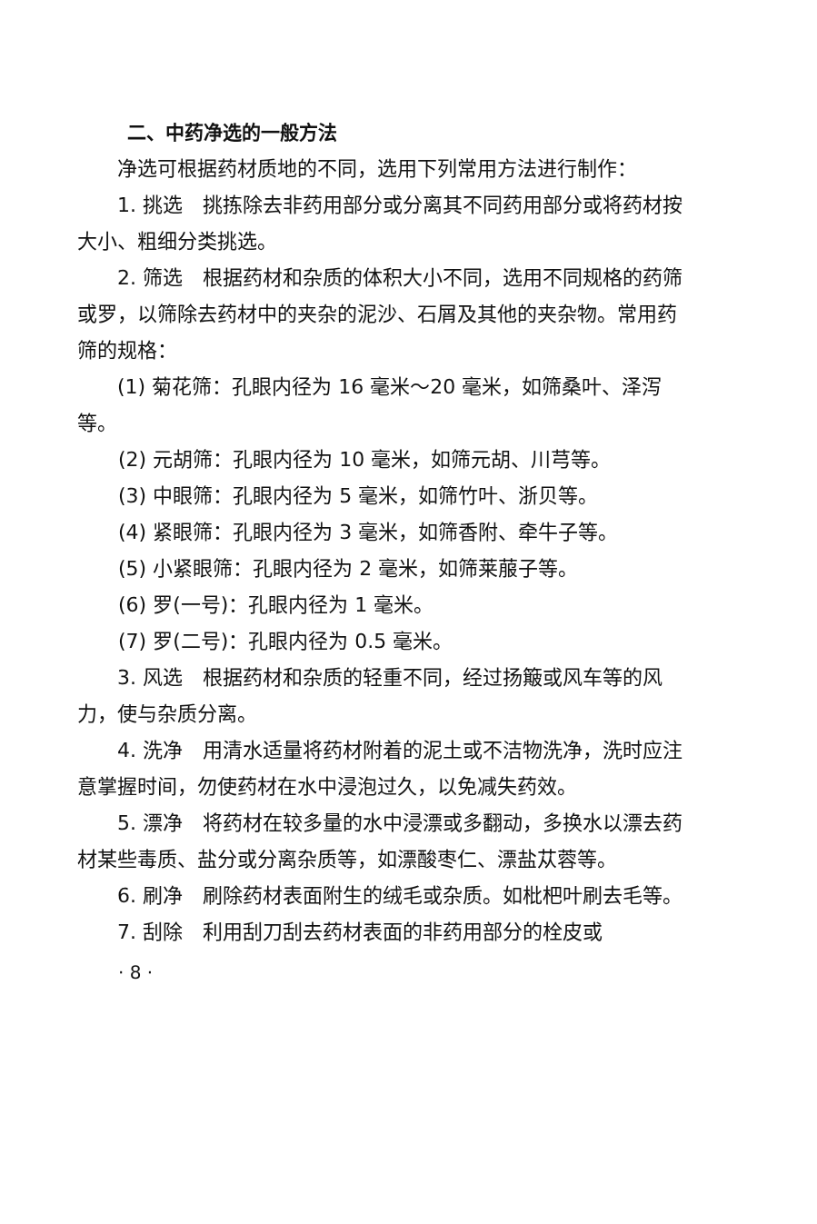二、中药净选的一般方法
净选可根据药材质地的不同，选用下列常用方法进行制作：
1. 挑选　挑拣除去非药用部分或分离其不同药用部分或将药材按大小、粗细分类挑选。
2. 筛选　根据药材和杂质的体积大小不同，选用不同规格的药筛或罗，以筛除去药材中的夹杂的泥沙、石屑及其他的夹杂物。常用药筛的规格：
(1) 菊花筛：孔眼内径为 16 毫米～20 毫米，如筛桑叶、泽泻等。
(2) 元胡筛：孔眼内径为 10 毫米，如筛元胡、川芎等。
(3) 中眼筛：孔眼内径为 5 毫米，如筛竹叶、浙贝等。
(4) 紧眼筛：孔眼内径为 3 毫米，如筛香附、牵牛子等。
(5) 小紧眼筛：孔眼内径为 2 毫米，如筛莱菔子等。
(6) 罗(一号)：孔眼内径为 1 毫米。
(7) 罗(二号)：孔眼内径为 0.5 毫米。
3. 风选　根据药材和杂质的轻重不同，经过扬簸或风车等的风力，使与杂质分离。
4. 洗净　用清水适量将药材附着的泥土或不洁物洗净，洗时应注意掌握时间，勿使药材在水中浸泡过久，以免减失药效。
5. 漂净　将药材在较多量的水中浸漂或多翻动，多换水以漂去药材某些毒质、盐分或分离杂质等，如漂酸枣仁、漂盐苁蓉等。
6. 刷净　刷除药材表面附生的绒毛或杂质。如枇杷叶刷去毛等。
7. 刮除　利用刮刀刮去药材表面的非药用部分的栓皮或
· 8 ·